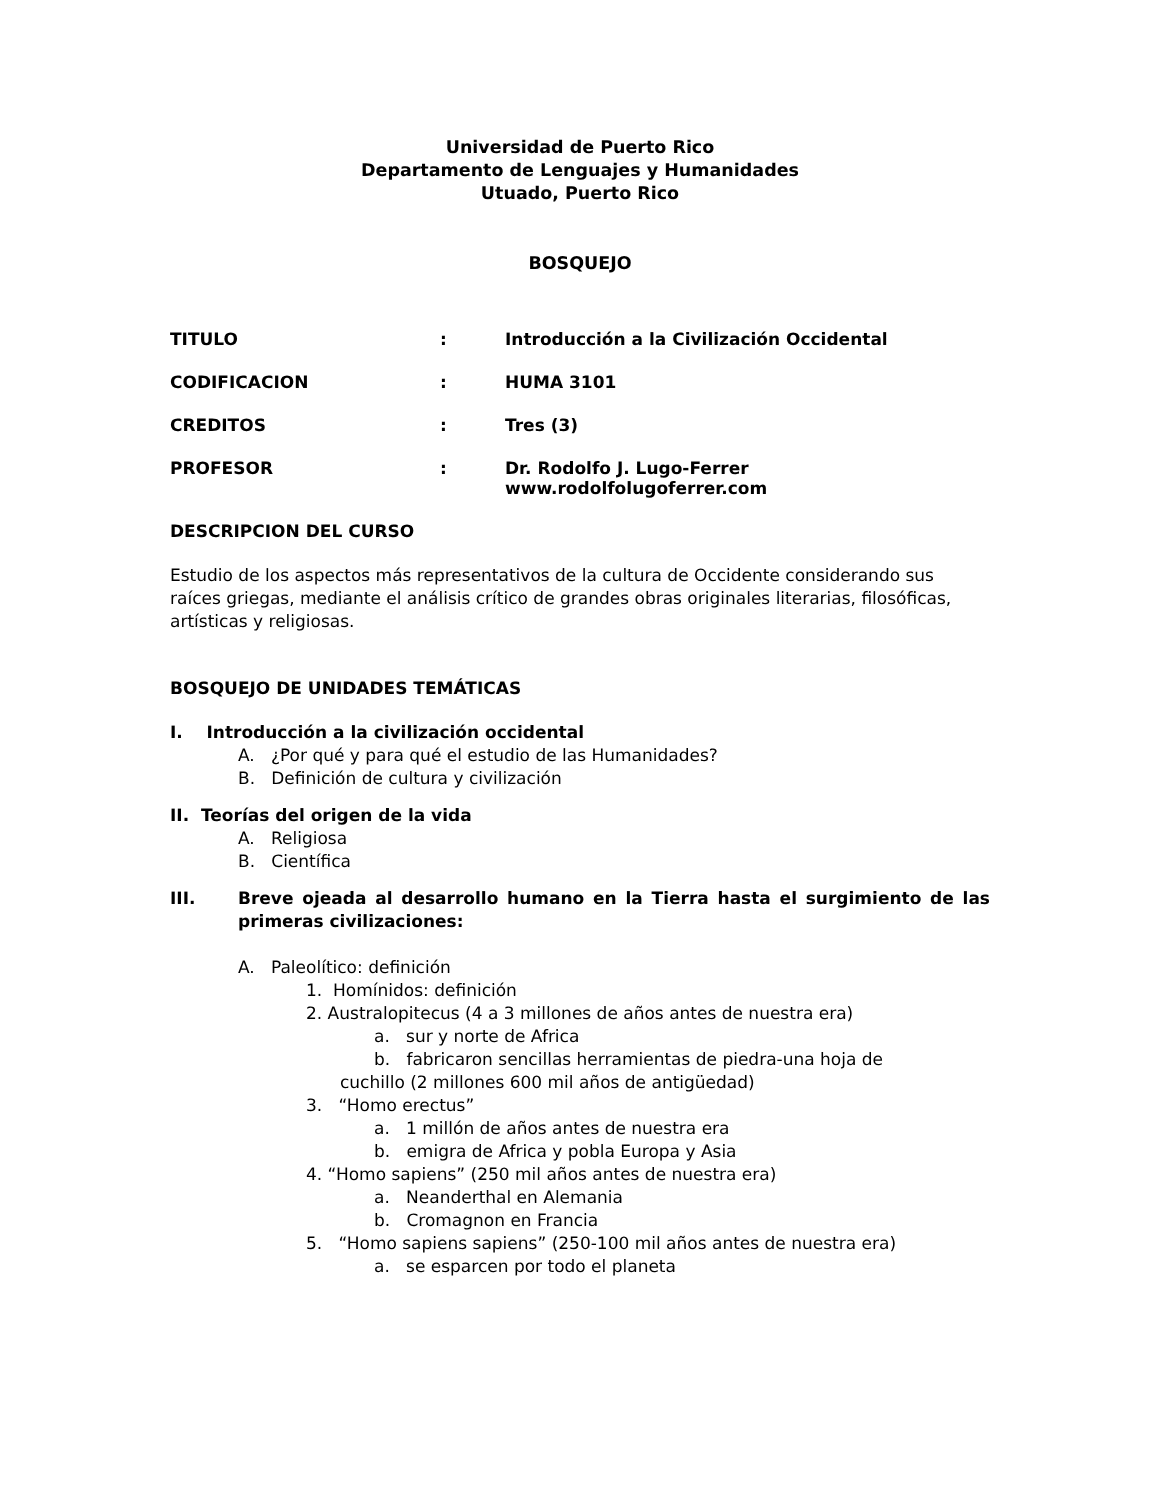Universidad de Puerto Rico
Departamento de Lenguajes y Humanidades
Utuado, Puerto Rico
BOSQUEJO
TITULO: Introducción a la Civilización Occidental
CODIFICACION: HUMA 3101
CREDITOS: Tres (3)
PROFESOR: Dr. Rodolfo J. Lugo-Ferrer
www.rodolfolugoferrer.com
DESCRIPCION DEL CURSO
Estudio de los aspectos más representativos de la cultura de Occidente considerando sus raíces griegas, mediante el análisis crítico de grandes obras originales literarias, filosóficas, artísticas y religiosas.
BOSQUEJO DE UNIDADES TEMÁTICAS
I. Introducción a la civilización occidental
A. ¿Por qué y para qué el estudio de las Humanidades?
B. Definición de cultura y civilización
II. Teorías del origen de la vida
A. Religiosa
B. Científica
III. Breve ojeada al desarrollo humano en la Tierra hasta el surgimiento de las primeras civilizaciones:
A. Paleolítico: definición
1. Homínidos: definición
2. Australopitecus (4 a 3 millones de años antes de nuestra era)
a. sur y norte de Africa
b. fabricaron sencillas herramientas de piedra-una hoja de
cuchillo (2 millones 600 mil años de antigüedad)
3. “Homo erectus”
a. 1 millón de años antes de nuestra era
b. emigra de Africa y pobla Europa y Asia
4. “Homo sapiens” (250 mil años antes de nuestra era)
a. Neanderthal en Alemania
b. Cromagnon en Francia
5. “Homo sapiens sapiens” (250-100 mil años antes de nuestra era)
a. se esparcen por todo el planeta